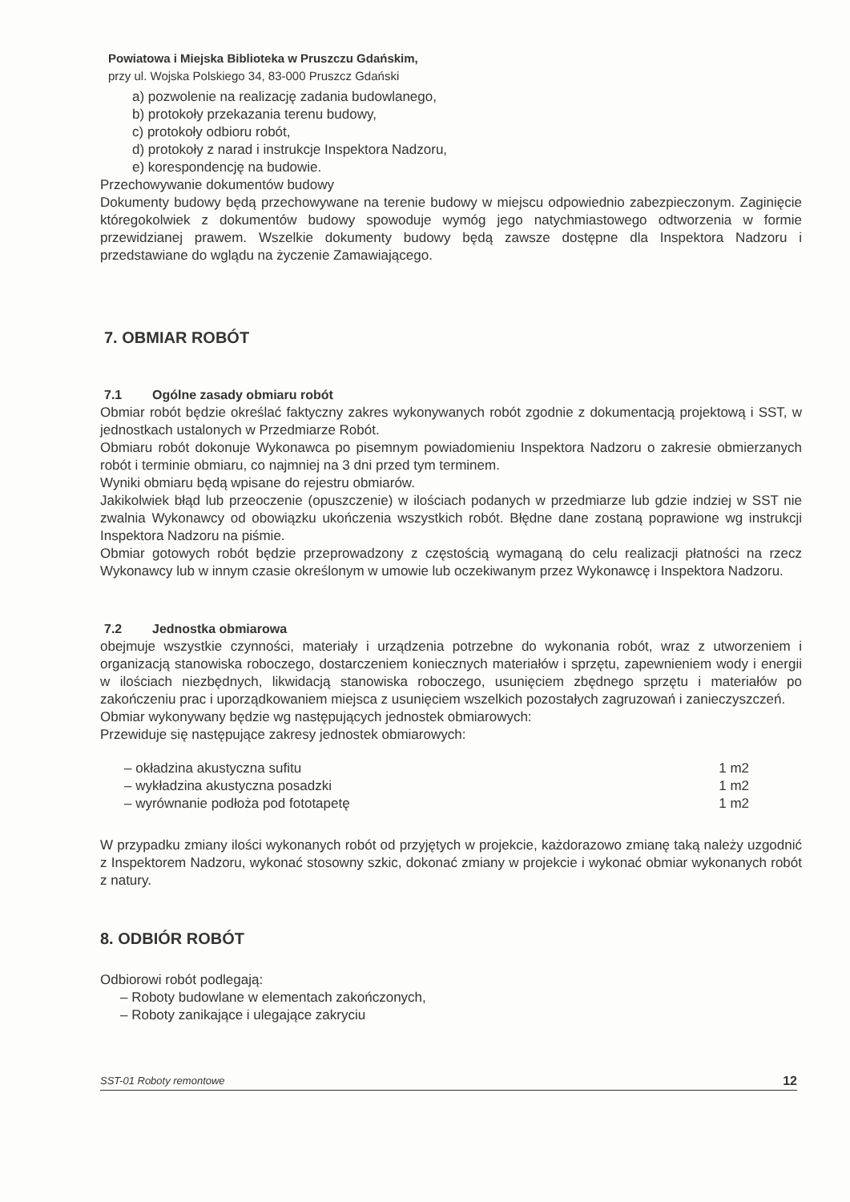Powiatowa i Miejska Biblioteka w Pruszczu Gdańskim,
przy ul. Wojska Polskiego 34, 83-000 Pruszcz Gdański
a) pozwolenie na realizację zadania budowlanego,
b) protokoły przekazania terenu budowy,
c) protokoły odbioru robót,
d) protokoły z narad i instrukcje Inspektora Nadzoru,
e) korespondencję na budowie.
Przechowywanie dokumentów budowy
Dokumenty budowy będą przechowywane na terenie budowy w miejscu odpowiednio zabezpieczonym. Zaginięcie któregokolwiek z dokumentów budowy spowoduje wymóg jego natychmiastowego odtworzenia w formie przewidzianej prawem. Wszelkie dokumenty budowy będą zawsze dostępne dla Inspektora Nadzoru i przedstawiane do wglądu na życzenie Zamawiającego.
7. OBMIAR ROBÓT
7.1 Ogólne zasady obmiaru robót
Obmiar robót będzie określać faktyczny zakres wykonywanych robót zgodnie z dokumentacją projektową i SST, w jednostkach ustalonych w Przedmiarze Robót.
Obmiaru robót dokonuje Wykonawca po pisemnym powiadomieniu Inspektora Nadzoru o zakresie obmierzanych robót i terminie obmiaru, co najmniej na 3 dni przed tym terminem.
Wyniki obmiaru będą wpisane do rejestru obmiarów.
Jakikolwiek błąd lub przeoczenie (opuszczenie) w ilościach podanych w przedmiarze lub gdzie indziej w SST nie zwalnia Wykonawcy od obowiązku ukończenia wszystkich robót. Błędne dane zostaną poprawione wg instrukcji Inspektora Nadzoru na piśmie.
Obmiar gotowych robót będzie przeprowadzony z częstością wymaganą do celu realizacji płatności na rzecz Wykonawcy lub w innym czasie określonym w umowie lub oczekiwanym przez Wykonawcę i Inspektora Nadzoru.
7.2 Jednostka obmiarowa
obejmuje wszystkie czynności, materiały i urządzenia potrzebne do wykonania robót, wraz z utworzeniem i organizacją stanowiska roboczego, dostarczeniem koniecznych materiałów i sprzętu, zapewnieniem wody i energii w ilościach niezbędnych, likwidacją stanowiska roboczego, usunięciem zbędnego sprzętu i materiałów po zakończeniu prac i uporządkowaniem miejsca z usunięciem wszelkich pozostałych zagruzowań i zanieczyszczeń.
Obmiar wykonywany będzie wg następujących jednostek obmiarowych:
Przewiduje się następujące zakresy jednostek obmiarowych:
– okładzina akustyczna sufitu 1 m2
– wykładzina akustyczna posadzki 1 m2
– wyrównanie podłoża pod fototapetę 1 m2
W przypadku zmiany ilości wykonanych robót od przyjętych w projekcie, każdorazowo zmianę taką należy uzgodnić z Inspektorem Nadzoru, wykonać stosowny szkic, dokonać zmiany w projekcie i wykonać obmiar wykonanych robót z natury.
8. ODBIÓR ROBÓT
Odbiorowi robót podlegają:
– Roboty budowlane w elementach zakończonych,
– Roboty zanikające i ulegające zakryciu
SST-01 Roboty remontowe 12